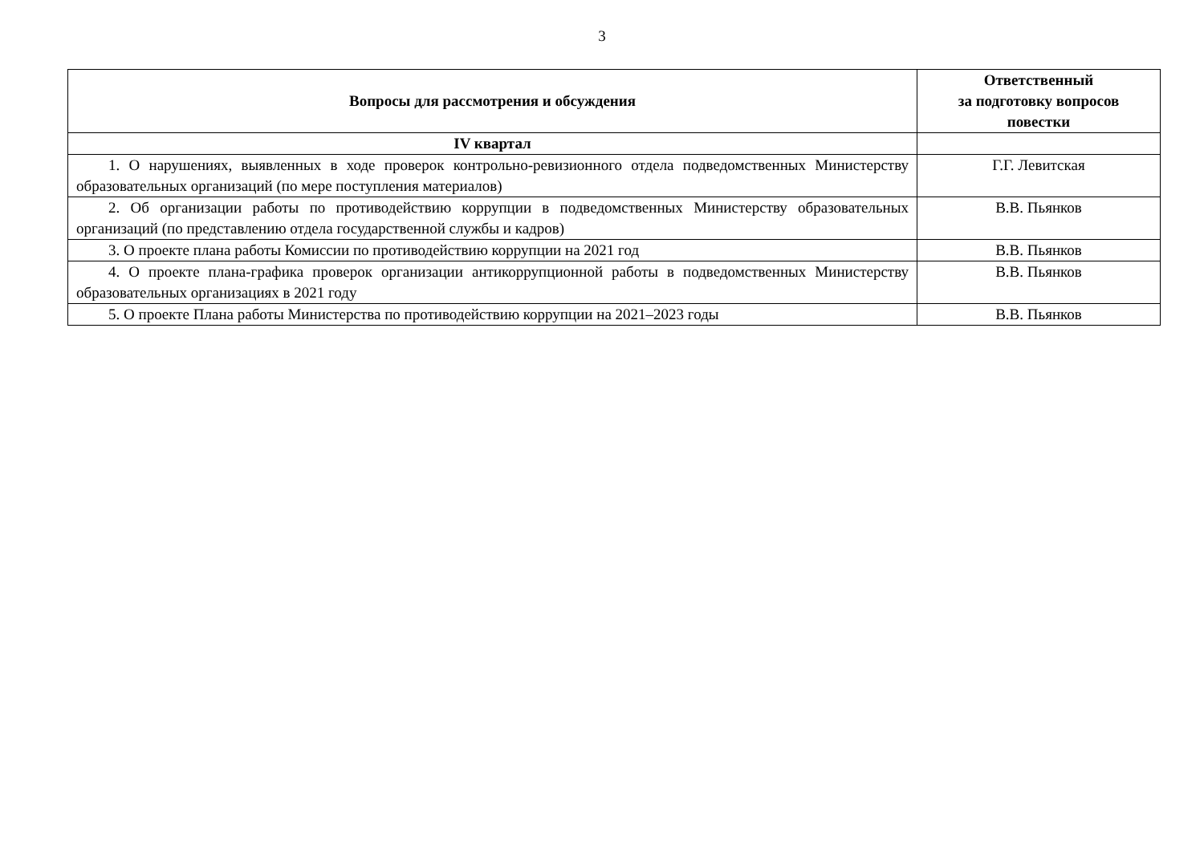3
| Вопросы для рассмотрения и обсуждения | Ответственный за подготовку вопросов повестки |
| --- | --- |
| IV квартал | |
| 1. О нарушениях, выявленных в ходе проверок контрольно-ревизионного отдела подведомственных Министерству образовательных организаций (по мере поступления материалов) | Г.Г. Левитская |
| 2. Об организации работы по противодействию коррупции в подведомственных Министерству образовательных организаций (по представлению отдела государственной службы и кадров) | В.В. Пьянков |
| 3. О проекте плана работы Комиссии по противодействию коррупции на 2021 год | В.В. Пьянков |
| 4. О проекте плана-графика проверок организации антикоррупционной работы в подведомственных Министерству образовательных организациях в 2021 году | В.В. Пьянков |
| 5. О проекте Плана работы Министерства по противодействию коррупции на 2021–2023 годы | В.В. Пьянков |